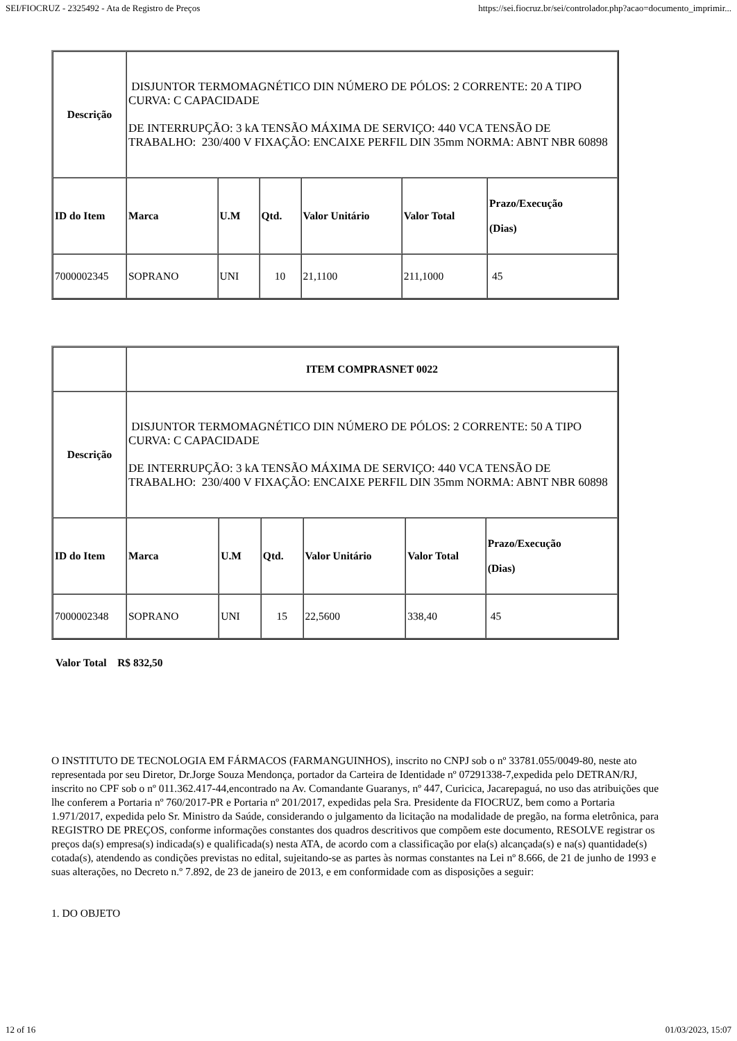SEI/FIOCRUZ - 2325492 - Ata de Registro de Preços https://sei.fiocruz.br/sei/controlador.php?acao=documento_imprimir...
| Descrição | DISJUNTOR TERMOMAGNÉTICO DIN NÚMERO DE PÓLOS: 2 CORRENTE: 20 A TIPO CURVA: C CAPACIDADE DE INTERRUPÇÃO: 3 kA TENSÃO MÁXIMA DE SERVIÇO: 440 VCA TENSÃO DE TRABALHO: 230/400 V FIXAÇÃO: ENCAIXE PERFIL DIN 35mm NORMA: ABNT NBR 60898 | | | | | |
| ID do Item | Marca | U.M | Qtd. | Valor Unitário | Valor Total | Prazo/Execução (Dias) |
| 7000002345 | SOPRANO | UNI | 10 | 21,1100 | 211,1000 | 45 |
| | ITEM COMPRASNET 0022 | | | | | |
| Descrição | DISJUNTOR TERMOMAGNÉTICO DIN NÚMERO DE PÓLOS: 2 CORRENTE: 50 A TIPO CURVA: C CAPACIDADE DE INTERRUPÇÃO: 3 kA TENSÃO MÁXIMA DE SERVIÇO: 440 VCA TENSÃO DE TRABALHO: 230/400 V FIXAÇÃO: ENCAIXE PERFIL DIN 35mm NORMA: ABNT NBR 60898 | | | | | |
| ID do Item | Marca | U.M | Qtd. | Valor Unitário | Valor Total | Prazo/Execução (Dias) |
| 7000002348 | SOPRANO | UNI | 15 | 22,5600 | 338,40 | 45 |
Valor Total R$ 832,50
O INSTITUTO DE TECNOLOGIA EM FÁRMACOS (FARMANGUINHOS), inscrito no CNPJ sob o nº 33781.055/0049-80, neste ato representada por seu Diretor, Dr.Jorge Souza Mendonça, portador da Carteira de Identidade nº 07291338-7,expedida pelo DETRAN/RJ, inscrito no CPF sob o nº 011.362.417-44,encontrado na Av. Comandante Guaranys, nº 447, Curicica, Jacarepaguá, no uso das atribuições que lhe conferem a Portaria nº 760/2017-PR e Portaria nº 201/2017, expedidas pela Sra. Presidente da FIOCRUZ, bem como a Portaria 1.971/2017, expedida pelo Sr. Ministro da Saúde, considerando o julgamento da licitação na modalidade de pregão, na forma eletrônica, para REGISTRO DE PREÇOS, conforme informações constantes dos quadros descritivos que compõem este documento, RESOLVE registrar os preços da(s) empresa(s) indicada(s) e qualificada(s) nesta ATA, de acordo com a classificação por ela(s) alcançada(s) e na(s) quantidade(s) cotada(s), atendendo as condições previstas no edital, sujeitando-se as partes às normas constantes na Lei nº 8.666, de 21 de junho de 1993 e suas alterações, no Decreto n.º 7.892, de 23 de janeiro de 2013, e em conformidade com as disposições a seguir:
1. DO OBJETO
12 of 16 01/03/2023, 15:07